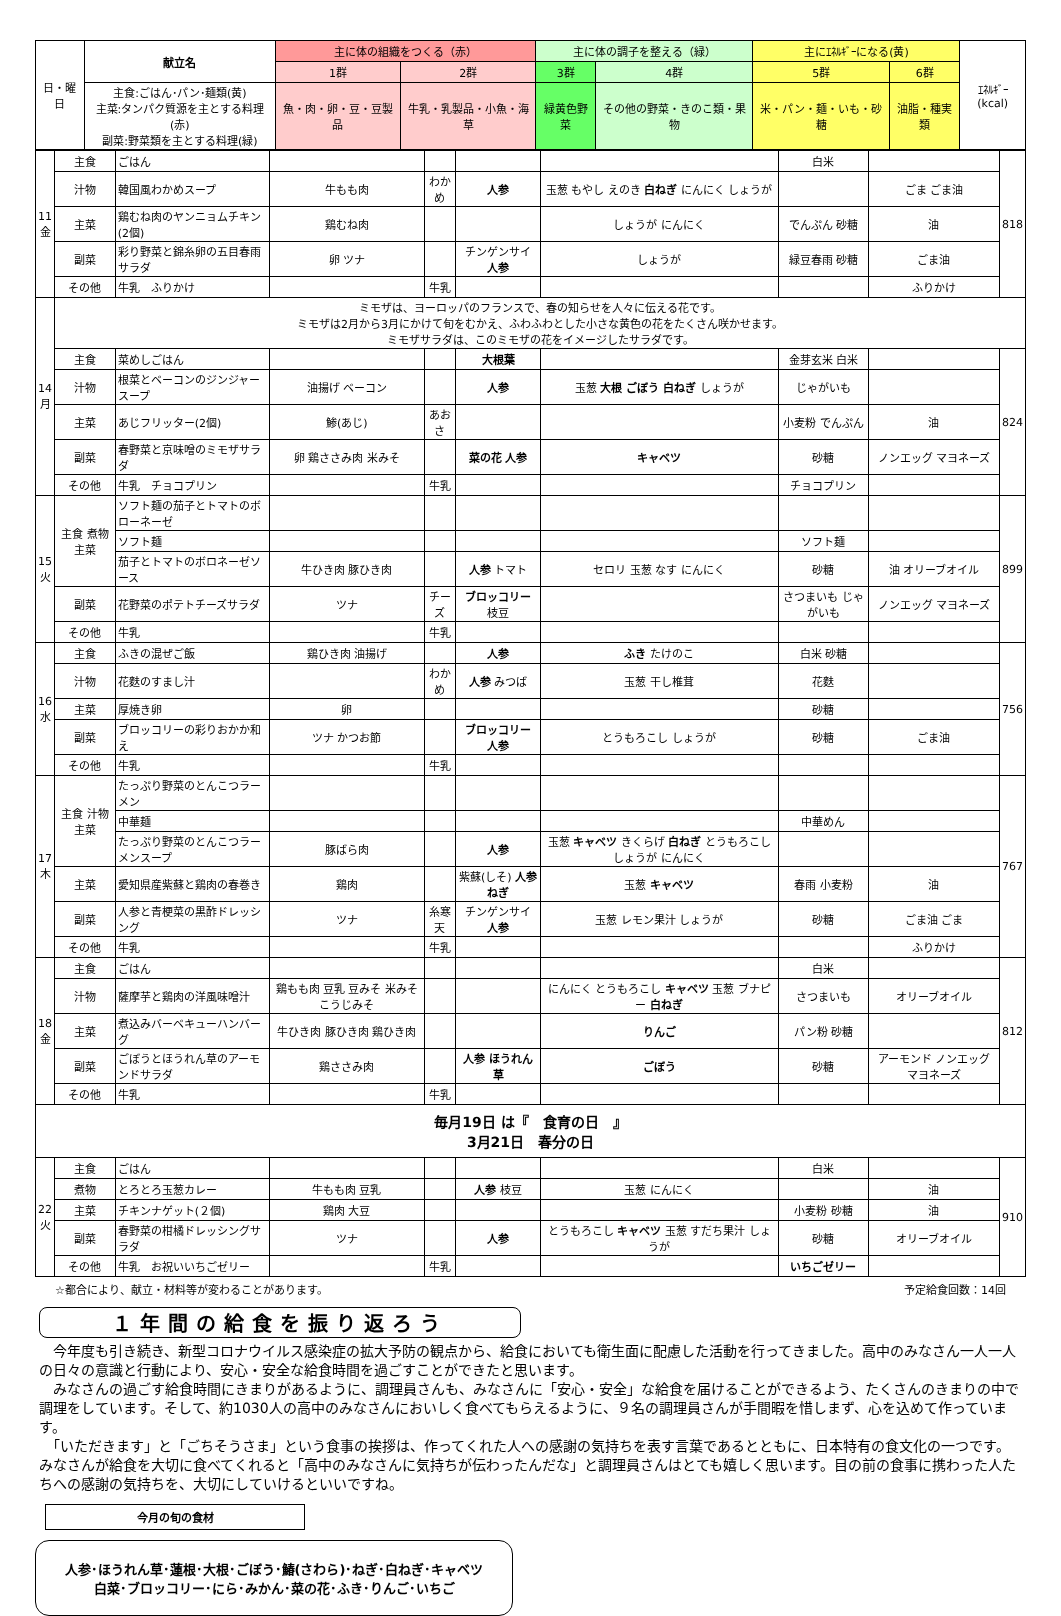| 日・曜日 | 献立名 | 主に体の組織をつくる（赤） | | 主に体の調子を整える（緑） | | 主にｴﾈﾙｷﾞｰになる(黄) | | ｴﾈﾙｷﾞｰ(kcal) |
| --- | --- | --- | --- | --- | --- | --- | --- | --- |
| | | 1群 | 2群 | 3群 | 4群 | 5群 | 6群 | |
| | 主食:ごはん･パン･麺類(黄) 主菜:タンパク質源を主とする料理(赤) 副菜:野菜類を主とする料理(緑) | 魚・肉・卵・豆・豆製品 | 牛乳・乳製品・小魚・海草 | 緑黄色野菜 | その他の野菜・きのこ類・果物 | 米・パン・麺・いも・砂糖 | 油脂・種実類 | |
| 11 金 | 主食 | ごはん | | | | | 白米 | | 818 |
| | 汁物 | 韓国風わかめスープ | 牛もも肉 | わかめ | 人参 | 玉葱 もやし えのき 白ねぎ にんにく しょうが | | ごま ごま油 | |
| | 主菜 | 鶏むね肉のヤンニョムチキン(2個) | 鶏むね肉 | | | しょうが にんにく | でんぷん 砂糖 | 油 | |
| | 副菜 | 彩り野菜と錦糸卵の五目春雨サラダ | 卵 ツナ | | チンゲンサイ 人参 | しょうが | 緑豆春雨 砂糖 | ごま油 | |
| | その他 | 牛乳 ふりかけ | | 牛乳 | | | | ふりかけ | |
| 14 月 | ミモザは、ヨーロッパのフランスで、春の知らせを人々に伝える花です。 ミモザは2月から3月にかけて旬をむかえ、ふわふわとした小さな黄色の花をたくさん咲かせます。 ミモザサラダは、このミモザの花をイメージしたサラダです。 | | | | | | | | |
| | 主食 | 菜めしごはん | | | 大根葉 | | 金芽玄米 白米 | | 824 |
| | 汁物 | 根菜とベーコンのジンジャースープ | 油揚げ ベーコン | | 人参 | 玉葱 大根 ごぼう 白ねぎ しょうが | じゃがいも | | |
| | 主菜 | あじフリッター(2個) | 鯵(あじ) | あおさ | | | 小麦粉 でんぷん | 油 | |
| | 副菜 | 春野菜と京味噌のミモザサラダ | 卵 鶏ささみ肉 米みそ | | 菜の花 人参 | キャベツ | 砂糖 | ノンエッグ マヨネーズ | |
| | その他 | 牛乳 チョコプリン | | 牛乳 | | | チョコプリン | | |
| 15 火 | 主食 煮物 主菜 | ソフト麺の茄子とトマトのボローネーゼ | | | | | | | 899 |
| | | ソフト麺 | | | | | ソフト麺 | | |
| | | 茄子とトマトのボロネーゼソース | 牛ひき肉 豚ひき肉 | | 人参 トマト | セロリ 玉葱 なす にんにく | 砂糖 | 油 オリーブオイル | |
| | 副菜 | 花野菜のポテトチーズサラダ | ツナ | チーズ | ブロッコリー 枝豆 | | さつまいも じゃがいも | ノンエッグ マヨネーズ | |
| | その他 | 牛乳 | | 牛乳 | | | | | |
| 16 水 | 主食 | ふきの混ぜご飯 | 鶏ひき肉 油揚げ | | 人参 | ふき たけのこ | 白米 砂糖 | | 756 |
| | 汁物 | 花麩のすまし汁 | | わかめ | 人参 みつば | 玉葱 干し椎茸 | 花麩 | | |
| | 主菜 | 厚焼き卵 | 卵 | | | | 砂糖 | | |
| | 副菜 | ブロッコリーの彩りおかか和え | ツナ かつお節 | | ブロッコリー 人参 | とうもろこし しょうが | 砂糖 | ごま油 | |
| | その他 | 牛乳 | | 牛乳 | | | | | |
| 17 木 | 主食 汁物 主菜 | たっぷり野菜のとんこつラーメン | | | | | | | 767 |
| | | 中華麺 | | | | | 中華めん | | |
| | | たっぷり野菜のとんこつラーメンスープ | 豚ばら肉 | | 人参 | 玉葱 キャベツ きくらげ 白ねぎ とうもろこし しょうが にんにく | | | |
| | 主菜 | 愛知県産紫蘇と鶏肉の春巻き | 鶏肉 | | 紫蘇(しそ) 人参 ねぎ | 玉葱 キャベツ | 春雨 小麦粉 | 油 | |
| | 副菜 | 人参と青梗菜の黒酢ドレッシング | ツナ | 糸寒天 | チンゲンサイ 人参 | 玉葱 レモン果汁 しょうが | 砂糖 | ごま油 ごま | |
| | その他 | 牛乳 | | 牛乳 | | | | ふりかけ | |
| 18 金 | 主食 | ごはん | | | | | 白米 | | 812 |
| | 汁物 | 薩摩芋と鶏肉の洋風味噌汁 | 鶏もも肉 豆乳 豆みそ 米みそ こうじみそ | | | にんにく とうもろこし キャベツ 玉葱 ブナピー 白ねぎ | さつまいも | オリーブオイル | |
| | 主菜 | 煮込みバーベキューハンバーグ | 牛ひき肉 豚ひき肉 鶏ひき肉 | | | りんご | パン粉 砂糖 | | |
| | 副菜 | ごぼうとほうれん草のアーモンドサラダ | 鶏ささみ肉 | | 人参 ほうれん草 | ごぼう | 砂糖 | アーモンド ノンエッグ マヨネーズ | |
| | その他 | 牛乳 | | 牛乳 | | | | | |
| 毎月19日 は『 食育の日 』 3月21日 春分の日 | | | | | | | | | |
| 22 火 | 主食 | ごはん | | | | | 白米 | | 910 |
| | 煮物 | とろとろ玉葱カレー | 牛もも肉 豆乳 | | 人参 枝豆 | 玉葱 にんにく | | 油 | |
| | 主菜 | チキンナゲット(２個) | 鶏肉 大豆 | | | | 小麦粉 砂糖 | 油 | |
| | 副菜 | 春野菜の柑橘ドレッシングサラダ | ツナ | | 人参 | とうもろこし キャベツ 玉葱 すだち果汁 しょうが | 砂糖 | オリーブオイル | |
| | その他 | 牛乳 お祝いいちごゼリー | | 牛乳 | | | いちごゼリー | | |
☆都合により、献立・材料等が変わることがあります。 予定給食回数：14回
１年間の給食を振り返ろう
　今年度も引き続き、新型コロナウイルス感染症の拡大予防の観点から、給食においても衛生面に配慮した活動を行ってきました。高中のみなさん一人一人の日々の意識と行動により、安心・安全な給食時間を過ごすことができたと思います。
　みなさんの過ごす給食時間にきまりがあるように、調理員さんも、みなさんに「安心・安全」な給食を届けることができるよう、たくさんのきまりの中で調理をしています。そして、約1030人の高中のみなさんにおいしく食べてもらえるように、９名の調理員さんが手間暇を惜しまず、心を込めて作っています。
　「いただきます」と「ごちそうさま」という食事の挨拶は、作ってくれた人への感謝の気持ちを表す言葉であるとともに、日本特有の食文化の一つです。みなさんが給食を大切に食べてくれると「高中のみなさんに気持ちが伝わったんだな」と調理員さんはとても嬉しく思います。目の前の食事に携わった人たちへの感謝の気持ちを、大切にしていけるといいですね。
今月の旬の食材
人参･ほうれん草･蓮根･大根･ごぼう･鰆(さわら)･ねぎ･白ねぎ･キャベツ
白菜･ブロッコリー･にら･みかん･菜の花･ふき･りんご･いちご